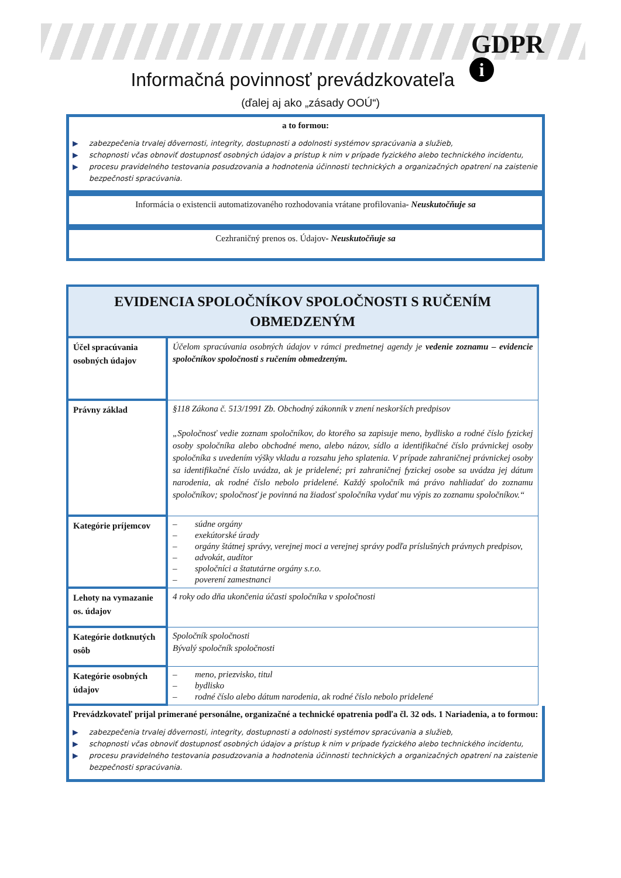GDPR
i
Informačná povinnosť prevádzkovateľa
(ďalej aj ako „zásady OOÚ“)
a to formou:
▶ zabezpečenia trvalej dôvernosti, integrity, dostupnosti a odolnosti systémov spracúvania a služieb,
▶ schopnosti včas obnoviť dostupnosť osobných údajov a prístup k nim v prípade fyzického alebo technického incidentu,
▶ procesu pravidelného testovania posudzovania a hodnotenia účinnosti technických a organizačných opatrení na zaistenie bezpečnosti spracúvania.
Informácia o existencii automatizovaného rozhodovania vrátane profilovania- Neuskutočňuje sa
Cezhraničný prenos os. Údajov- Neuskutočňuje sa
| EVIDENCIA SPOLOČNÍKOV SPOLOČNOSTI S RUČENÍM OBMEDZENÝM | |
| --- | --- |
| Účel spracúvania osobných údajov | Účelom spracúvania osobných údajov v rámci predmetnej agendy je vedenie zoznamu – evidencie spoločníkov spoločnosti s ručením obmedzeným. |
| Právny základ | §118 Zákona č. 513/1991 Zb. Obchodný zákonník v znení neskorších predpisov „Spoločnosť vedie zoznam spoločníkov, do ktorého sa zapisuje meno, bydlisko a rodné číslo fyzickej osoby spoločníka alebo obchodné meno, alebo názov, sídlo a identifikačné číslo právnickej osoby spoločníka s uvedením výšky vkladu a rozsahu jeho splatenia. V prípade zahraničnej právnickej osoby sa identifikačné číslo uvádza, ak je pridelené; pri zahraničnej fyzickej osobe sa uvádza jej dátum narodenia, ak rodné číslo nebolo pridelené. Každý spoločník má právo nahliadať do zoznamu spoločníkov; spoločnosť je povinná na žiadosť spoločníka vydať mu výpis zo zoznamu spoločníkov.“ |
| Kategórie príjemcov | – súdne orgány – exekútorské úrady – orgány štátnej správy, verejnej moci a verejnej správy podľa príslušných právnych predpisov, – advokát, audítor – spoločníci a štatutárne orgány s.r.o. – poverení zamestnanci |
| Lehoty na vymazanie os. údajov | 4 roky odo dňa ukončenia účasti spoločníka v spoločnosti |
| Kategórie dotknutých osôb | Spoločník spoločnosti Bývalý spoločník spoločnosti |
| Kategórie osobných údajov | – meno, priezvisko, titul – bydlisko – rodné číslo alebo dátum narodenia, ak rodné číslo nebolo pridelené |
Prevádzkovateľ prijal primerané personálne, organizačné a technické opatrenia podľa čl. 32 ods. 1 Nariadenia, a to formou:
▶ zabezpečenia trvalej dôvernosti, integrity, dostupnosti a odolnosti systémov spracúvania a služieb,
▶ schopnosti včas obnoviť dostupnosť osobných údajov a prístup k nim v prípade fyzického alebo technického incidentu,
▶ procesu pravidelného testovania posudzovania a hodnotenia účinnosti technických a organizačných opatrení na zaistenie bezpečnosti spracúvania.